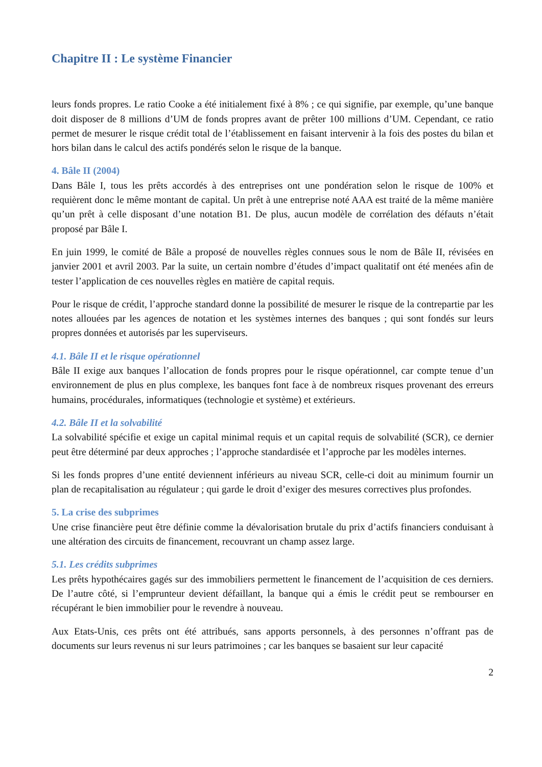Chapitre II : Le système Financier
leurs fonds propres. Le ratio Cooke a été initialement fixé à 8% ; ce qui signifie, par exemple, qu’une banque doit disposer de 8 millions d’UM de fonds propres avant de prêter 100 millions d’UM. Cependant, ce ratio permet de mesurer le risque crédit total de l’établissement en faisant intervenir à la fois des postes du bilan et hors bilan dans le calcul des actifs pondérés selon le risque de la banque.
4. Bâle II (2004)
Dans Bâle I, tous les prêts accordés à des entreprises ont une pondération selon le risque de 100% et requièrent donc le même montant de capital. Un prêt à une entreprise noté AAA est traité de la même manière qu’un prêt à celle disposant d’une notation B1. De plus, aucun modèle de corrélation des défauts n’était proposé par Bâle I.
En juin 1999, le comité de Bâle a proposé de nouvelles règles connues sous le nom de Bâle II, révisées en janvier 2001 et avril 2003. Par la suite, un certain nombre d’études d’impact qualitatif ont été menées afin de tester l’application de ces nouvelles règles en matière de capital requis.
Pour le risque de crédit, l’approche standard donne la possibilité de mesurer le risque de la contrepartie par les notes allouées par les agences de notation et les systèmes internes des banques ; qui sont fondés sur leurs propres données et autorisés par les superviseurs.
4.1. Bâle II et le risque opérationnel
Bâle II exige aux banques l’allocation de fonds propres pour le risque opérationnel, car compte tenue d’un environnement de plus en plus complexe, les banques font face à de nombreux risques provenant des erreurs humains, procédurales, informatiques (technologie et système) et extérieurs.
4.2. Bâle II et la solvabilité
La solvabilité spécifie et exige un capital minimal requis et un capital requis de solvabilité (SCR), ce dernier peut être déterminé par deux approches ; l’approche standardisée et l’approche par les modèles internes.
Si les fonds propres d’une entité deviennent inférieurs au niveau SCR, celle-ci doit au minimum fournir un plan de recapitalisation au régulateur ; qui garde le droit d’exiger des mesures correctives plus profondes.
5. La crise des subprimes
Une crise financière peut être définie comme la dévalorisation brutale du prix d’actifs financiers conduisant à une altération des circuits de financement, recouvrant un champ assez large.
5.1. Les crédits subprimes
Les prêts hypothécaires gagés sur des immobiliers permettent le financement de l’acquisition de ces derniers. De l’autre côté, si l’emprunteur devient défaillant, la banque qui a émis le crédit peut se rembourser en récupérant le bien immobilier pour le revendre à nouveau.
Aux Etats-Unis, ces prêts ont été attribués, sans apports personnels, à des personnes n’offrant pas de documents sur leurs revenus ni sur leurs patrimoines ; car les banques se basaient sur leur capacité
2